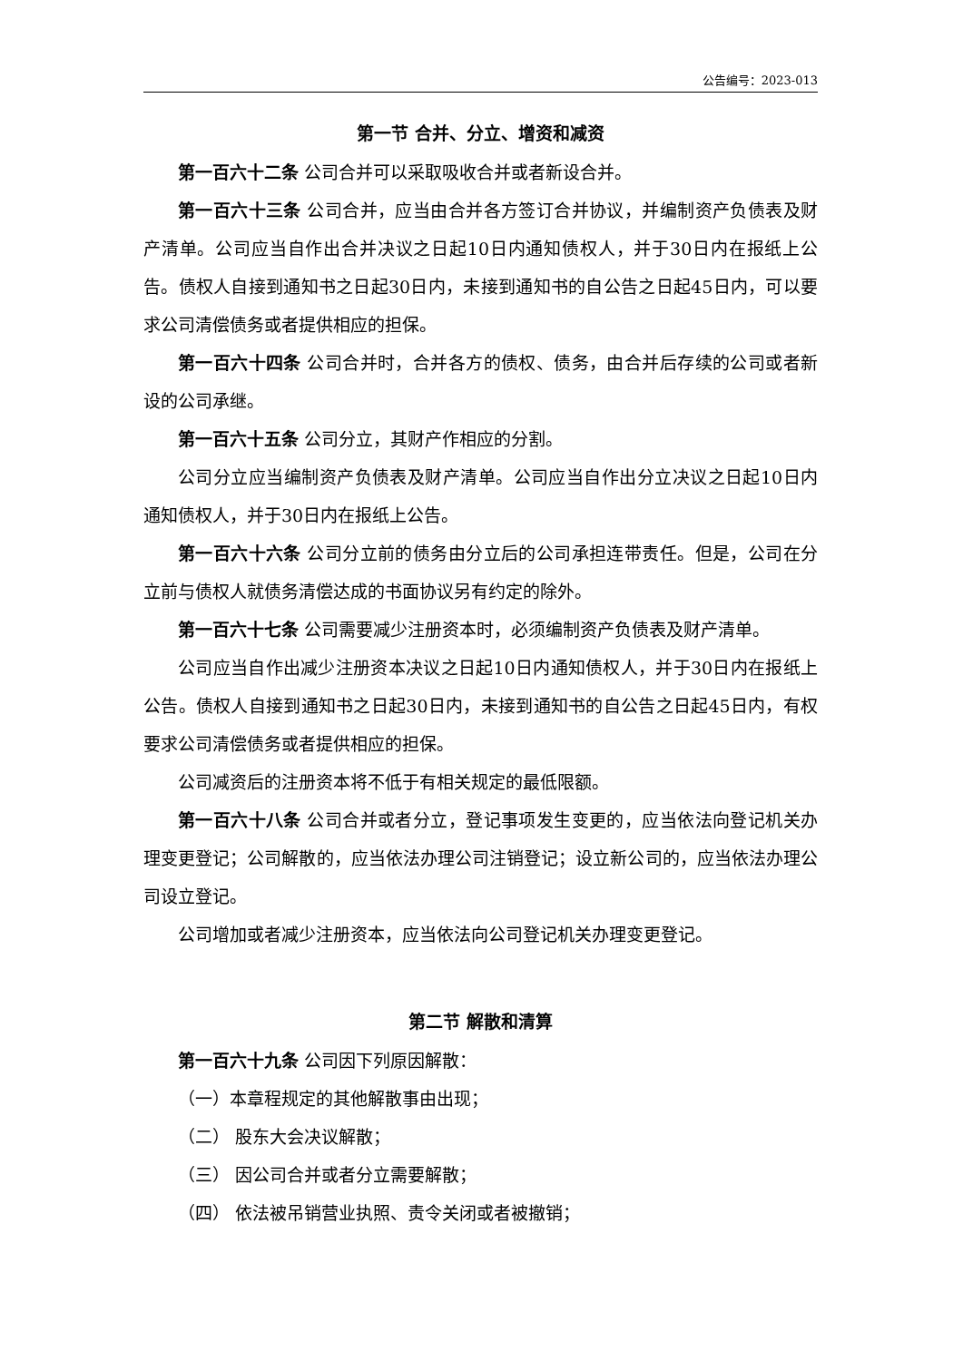公告编号：2023-013
第一节 合并、分立、增资和减资
第一百六十二条 公司合并可以采取吸收合并或者新设合并。
第一百六十三条 公司合并，应当由合并各方签订合并协议，并编制资产负债表及财产清单。公司应当自作出合并决议之日起10日内通知债权人，并于30日内在报纸上公告。债权人自接到通知书之日起30日内，未接到通知书的自公告之日起45日内，可以要求公司清偿债务或者提供相应的担保。
第一百六十四条 公司合并时，合并各方的债权、债务，由合并后存续的公司或者新设的公司承继。
第一百六十五条 公司分立，其财产作相应的分割。
公司分立应当编制资产负债表及财产清单。公司应当自作出分立决议之日起10日内通知债权人，并于30日内在报纸上公告。
第一百六十六条 公司分立前的债务由分立后的公司承担连带责任。但是，公司在分立前与债权人就债务清偿达成的书面协议另有约定的除外。
第一百六十七条 公司需要减少注册资本时，必须编制资产负债表及财产清单。
公司应当自作出减少注册资本决议之日起10日内通知债权人，并于30日内在报纸上公告。债权人自接到通知书之日起30日内，未接到通知书的自公告之日起45日内，有权要求公司清偿债务或者提供相应的担保。
公司减资后的注册资本将不低于有相关规定的最低限额。
第一百六十八条 公司合并或者分立，登记事项发生变更的，应当依法向登记机关办理变更登记；公司解散的，应当依法办理公司注销登记；设立新公司的，应当依法办理公司设立登记。
公司增加或者减少注册资本，应当依法向公司登记机关办理变更登记。
第二节 解散和清算
第一百六十九条 公司因下列原因解散：
（一）本章程规定的其他解散事由出现；
（二） 股东大会决议解散；
（三） 因公司合并或者分立需要解散；
（四） 依法被吊销营业执照、责令关闭或者被撤销；